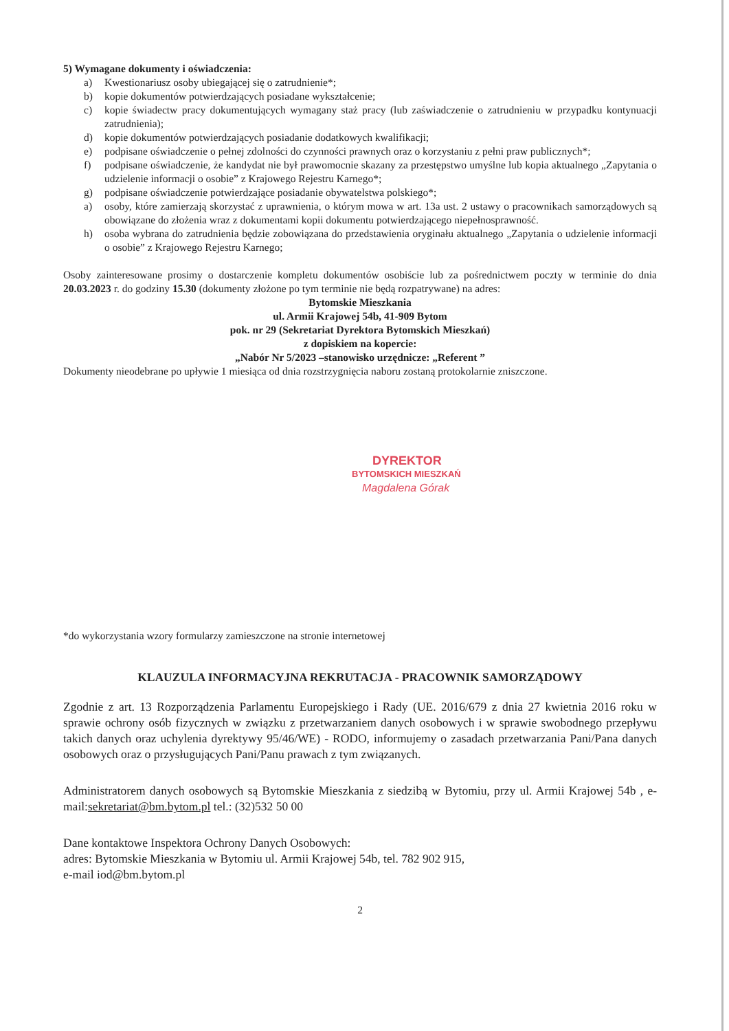5) Wymagane dokumenty i oświadczenia:
a) Kwestionariusz osoby ubiegającej się o zatrudnienie*;
b) kopie dokumentów potwierdzających posiadane wykształcenie;
c) kopie świadectw pracy dokumentujących wymagany staż pracy (lub zaświadczenie o zatrudnieniu w przypadku kontynuacji zatrudnienia);
d) kopie dokumentów potwierdzających posiadanie dodatkowych kwalifikacji;
e) podpisane oświadczenie o pełnej zdolności do czynności prawnych oraz o korzystaniu z pełni praw publicznych*;
f) podpisane oświadczenie, że kandydat nie był prawomocnie skazany za przestępstwo umyślne lub kopia aktualnego „Zapytania o udzielenie informacji o osobie” z Krajowego Rejestru Karnego*;
g) podpisane oświadczenie potwierdzające posiadanie obywatelstwa polskiego*;
a) osoby, które zamierzają skorzystać z uprawnienia, o którym mowa w art. 13a ust. 2 ustawy o pracownikach samorządowych są obowiązane do złożenia wraz z dokumentami kopii dokumentu potwierdzającego niepełnosprawność.
h) osoba wybrana do zatrudnienia będzie zobowiązana do przedstawienia oryginału aktualnego „Zapytania o udzielenie informacji o osobie” z Krajowego Rejestru Karnego;
Osoby zainteresowane prosimy o dostarczenie kompletu dokumentów osobiście lub za pośrednictwem poczty w terminie do dnia 20.03.2023 r. do godziny 15.30 (dokumenty złożone po tym terminie nie będą rozpatrywane) na adres:
Bytomskie Mieszkania
ul. Armii Krajowej 54b, 41-909 Bytom
pok. nr 29 (Sekretariat Dyrektora Bytomskich Mieszkań)
z dopiskiem na kopercie:
„Nabór Nr 5/2023 –stanowisko urzędnicze: „Referent ”
Dokumenty nieodebrane po upływie 1 miesiąca od dnia rozstrzygnięcia naboru zostaną protokolarnie zniszczone.
DYREKTOR
BYTOMSKICH MIESZKAŃ
Magdalena Górak
*do wykorzystania wzory formularzy zamieszczone na stronie internetowej
KLAUZULA INFORMACYJNA REKRUTACJA - PRACOWNIK SAMORZĄDOWY
Zgodnie z art. 13 Rozporządzenia Parlamentu Europejskiego i Rady (UE. 2016/679 z dnia 27 kwietnia 2016 roku w sprawie ochrony osób fizycznych w związku z przetwarzaniem danych osobowych i w sprawie swobodnego przepływu takich danych oraz uchylenia dyrektywy 95/46/WE) - RODO, informujemy o zasadach przetwarzania Pani/Pana danych osobowych oraz o przysługujących Pani/Panu prawach z tym związanych.
Administratorem danych osobowych są Bytomskie Mieszkania z siedzibą w Bytomiu, przy ul. Armii Krajowej 54b , e-mail:sekretariat@bm.bytom.pl tel.: (32)532 50 00
Dane kontaktowe Inspektora Ochrony Danych Osobowych:
adres: Bytomskie Mieszkania w Bytomiu ul. Armii Krajowej 54b, tel. 782 902 915,
e-mail iod@bm.bytom.pl
2